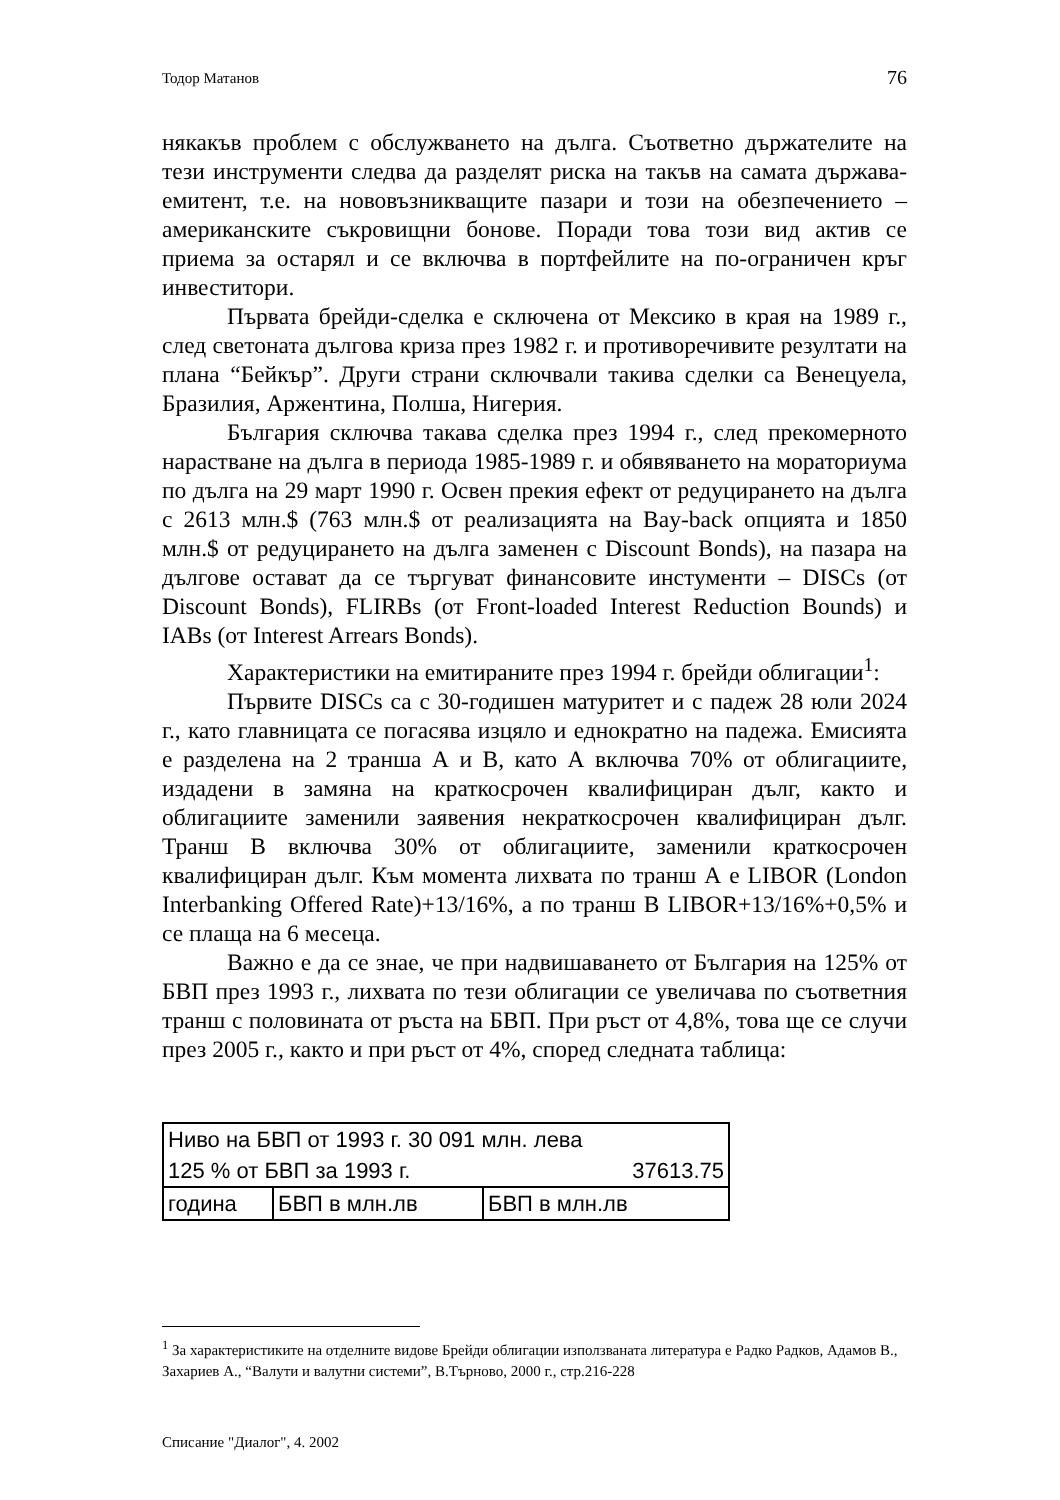Тодор Матанов 76
някакъв проблем с обслужването на дълга. Съответно държателите на тези инструменти следва да разделят риска на такъв на самата държава-емитент, т.е. на нововъзникващите пазари и този на обезпечението – американските съкровищни бонове. Поради това този вид актив се приема за остарял и се включва в портфейлите на по-ограничен кръг инвеститори.
Първата брейди-сделка е сключена от Мексико в края на 1989 г., след светоната дългова криза през 1982 г. и противоречивите резултати на плана “Бейкър”. Други страни сключвали такива сделки са Венецуела, Бразилия, Аржентина, Полша, Нигерия.
България сключва такава сделка през 1994 г., след прекомерното нарастване на дълга в периода 1985-1989 г. и обявяването на мораториума по дълга на 29 март 1990 г. Освен прекия ефект от редуцирането на дълга с 2613 млн.$ (763 млн.$ от реализацията на Bay-back опцията и 1850 млн.$ от редуцирането на дълга заменен с Discount Bonds), на пазара на дългове остават да се търгуват финансовите инстументи – DISCs (от Discount Bonds), FLIRBs (от Front-loaded Interest Reduction Bounds) и IABs (от Interest Arrears Bonds).
Характеристики на емитираните през 1994 г. брейди облигации<sup>1</sup>:
Първите DISCs са с 30-годишен матуритет и с падеж 28 юли 2024 г., като главницата се погасява изцяло и еднократно на падежа. Емисията е разделена на 2 транша А и В, като А включва 70% от облигациите, издадени в замяна на краткосрочен квалифициран дълг, както и облигациите заменили заявения некраткосрочен квалифициран дълг. Транш В включва 30% от облигациите, заменили краткосрочен квалифициран дълг. Към момента лихвата по транш А е LIBOR (London Interbanking Offered Rate)+13/16%, а по транш В LIBOR+13/16%+0,5% и се плаща на 6 месеца.
Важно е да се знае, че при надвишаването от България на 125% от БВП през 1993 г., лихвата по тези облигации се увеличава по съответния транш с половината от ръста на БВП. При ръст от 4,8%, това ще се случи през 2005 г., както и при ръст от 4%, според следната таблица:
| Ниво на БВП от 1993 г. 30 091 млн. лева | | |
| 125 % от БВП за 1993 г. | | 37613.75 |
| година | БВП в млн.лв | БВП в млн.лв |
<sup>1</sup> За характеристиките на отделните видове Брейди облигации използваната литература е Радко Радков, Адамов В., Захариев А., “Валути и валутни системи”, В.Търново, 2000 г., стр.216-228
Списание "Диалог", 4. 2002